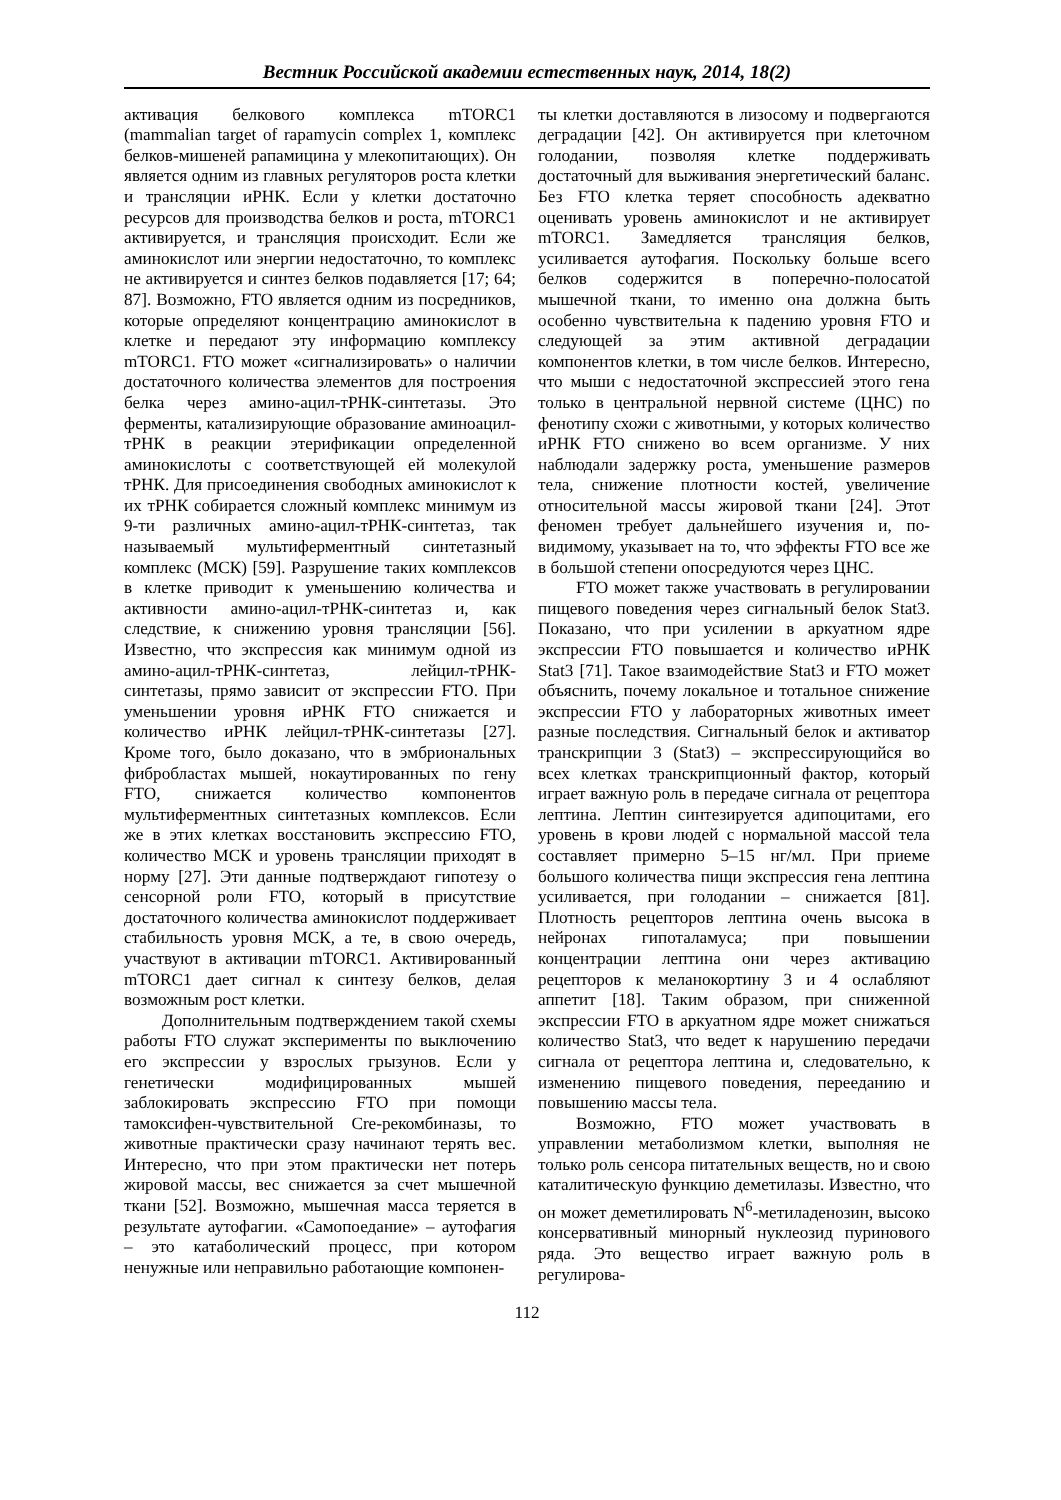Вестник Российской академии естественных наук, 2014, 18(2)
активация белкового комплекса mTORC1 (mammalian target of rapamycin complex 1, комплекс белков-мишеней рапамицина у млекопитающих). Он является одним из главных регуляторов роста клетки и трансляции иРНК. Если у клетки достаточно ресурсов для производства белков и роста, mTORC1 активируется, и трансляция происходит. Если же аминокислот или энергии недостаточно, то комплекс не активируется и синтез белков подавляется [17; 64; 87]. Возможно, FTO является одним из посредников, которые определяют концентрацию аминокислот в клетке и передают эту информацию комплексу mTORC1. FTO может «сигнализировать» о наличии достаточного количества элементов для построения белка через амино-ацил-тРНК-синтетазы. Это ферменты, катализирующие образование аминоацил-тРНК в реакции этерификации определенной аминокислоты с соответствующей ей молекулой тРНК. Для присоединения свободных аминокислот к их тРНК собирается сложный комплекс минимум из 9-ти различных амино-ацил-тРНК-синтетаз, так называемый мультиферментный синтетазный комплекс (МСК) [59]. Разрушение таких комплексов в клетке приводит к уменьшению количества и активности амино-ацил-тРНК-синтетаз и, как следствие, к снижению уровня трансляции [56]. Известно, что экспрессия как минимум одной из амино-ацил-тРНК-синтетаз, лейцил-тРНК-синтетазы, прямо зависит от экспрессии FTO. При уменьшении уровня иРНК FTO снижается и количество иРНК лейцил-тРНК-синтетазы [27]. Кроме того, было доказано, что в эмбриональных фибробластах мышей, нокаутированных по гену FTO, снижается количество компонентов мультиферментных синтетазных комплексов. Если же в этих клетках восстановить экспрессию FTO, количество МСК и уровень трансляции приходят в норму [27]. Эти данные подтверждают гипотезу о сенсорной роли FTO, который в присутствие достаточного количества аминокислот поддерживает стабильность уровня МСК, а те, в свою очередь, участвуют в активации mTORC1. Активированный mTORC1 дает сигнал к синтезу белков, делая возможным рост клетки.
Дополнительным подтверждением такой схемы работы FTO служат эксперименты по выключению его экспрессии у взрослых грызунов. Если у генетически модифицированных мышей заблокировать экспрессию FTO при помощи тамоксифен-чувствительной Cre-рекомбиназы, то животные практически сразу начинают терять вес. Интересно, что при этом практически нет потерь жировой массы, вес снижается за счет мышечной ткани [52]. Возможно, мышечная масса теряется в результате аутофагии. «Самопоедание» – аутофагия – это катаболический процесс, при котором ненужные или неправильно работающие компонен-
ты клетки доставляются в лизосому и подвергаются деградации [42]. Он активируется при клеточном голодании, позволяя клетке поддерживать достаточный для выживания энергетический баланс. Без FTO клетка теряет способность адекватно оценивать уровень аминокислот и не активирует mTORC1. Замедляется трансляция белков, усиливается аутофагия. Поскольку больше всего белков содержится в поперечно-полосатой мышечной ткани, то именно она должна быть особенно чувствительна к падению уровня FTO и следующей за этим активной деградации компонентов клетки, в том числе белков. Интересно, что мыши с недостаточной экспрессией этого гена только в центральной нервной системе (ЦНС) по фенотипу схожи с животными, у которых количество иРНК FTO снижено во всем организме. У них наблюдали задержку роста, уменьшение размеров тела, снижение плотности костей, увеличение относительной массы жировой ткани [24]. Этот феномен требует дальнейшего изучения и, по-видимому, указывает на то, что эффекты FTO все же в большой степени опосредуются через ЦНС.
FTO может также участвовать в регулировании пищевого поведения через сигнальный белок Stat3. Показано, что при усилении в аркуатном ядре экспрессии FTO повышается и количество иРНК Stat3 [71]. Такое взаимодействие Stat3 и FTO может объяснить, почему локальное и тотальное снижение экспрессии FTO у лабораторных животных имеет разные последствия. Сигнальный белок и активатор транскрипции 3 (Stat3) – экспрессирующийся во всех клетках транскрипционный фактор, который играет важную роль в передаче сигнала от рецептора лептина. Лептин синтезируется адипоцитами, его уровень в крови людей с нормальной массой тела составляет примерно 5–15 нг/мл. При приеме большого количества пищи экспрессия гена лептина усиливается, при голодании – снижается [81]. Плотность рецепторов лептина очень высока в нейронах гипоталамуса; при повышении концентрации лептина они через активацию рецепторов к меланокортину 3 и 4 ослабляют аппетит [18]. Таким образом, при сниженной экспрессии FTO в аркуатном ядре может снижаться количество Stat3, что ведет к нарушению передачи сигнала от рецептора лептина и, следовательно, к изменению пищевого поведения, перееданию и повышению массы тела.
Возможно, FTO может участвовать в управлении метаболизмом клетки, выполняя не только роль сенсора питательных веществ, но и свою каталитическую функцию деметилазы. Известно, что он может деметилировать N<sup>6</sup>-метиладенозин, высоко консервативный минорный нуклеозид пуринового ряда. Это вещество играет важную роль в регулирова-
112